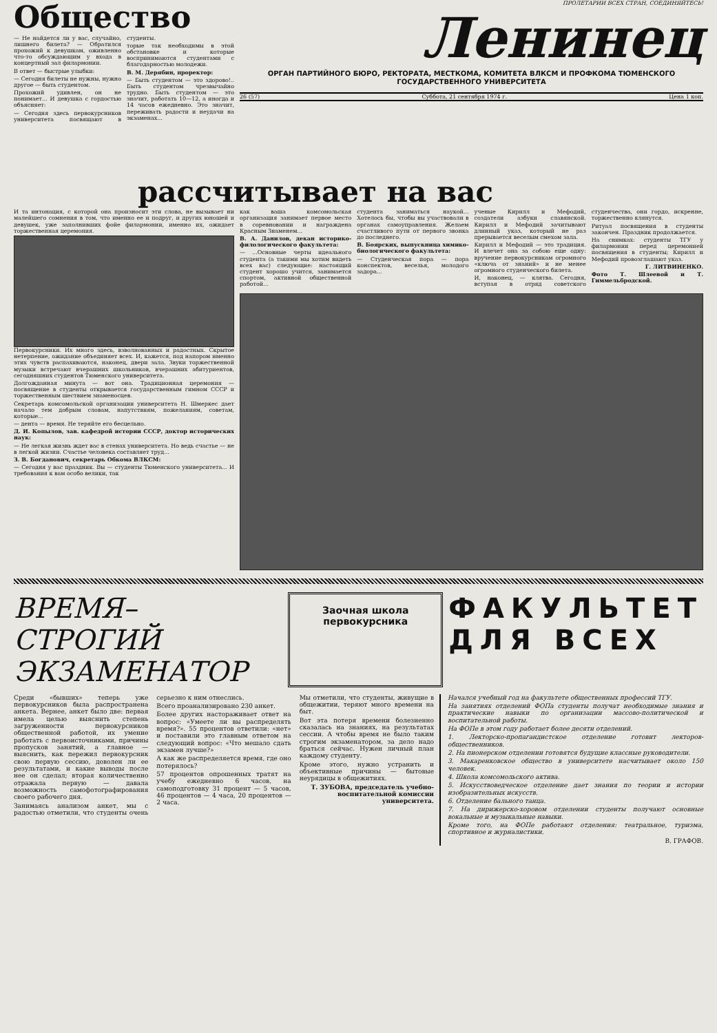Общество
— Не найдется ли у вас, случайно, лишнего билета? — Обратился прохожий к девушкам, оживленно что-то обсуждающим у входа в концертный зал филармонии.
В ответ — быстрые улыбки:
— Сегодня билеты не нужны, нужно другое — быть студентом.
Прохожий удивлен, он не понимает... И девушка с гордостью объясняет:
— Сегодня здесь первокурсников университета посвящают в студенты.
торые так необходимы в этой обстановке и которые воспринимаются студентами с благодарностью молодежи.
В. М. Дерябин, проректор:
— Быть студентом — это здорово!.. Быть студентом чрезвычайно трудно. Быть студентом — это значит, работать 10—12, а иногда и 14 часов ежедневно. Это значит, переживать радости и неудачи на экзаменах...
ПРОЛЕТАРИИ ВСЕХ СТРАН, СОЕДИНЯЙТЕСЬ!
Ленинец
ОРГАН ПАРТИЙНОГО БЮРО, РЕКТОРАТА, МЕСТКОМА, КОМИТЕТА ВЛКСМ И ПРОФКОМА ТЮМЕНСКОГО ГОСУДАРСТВЕННОГО УНИВЕРСИТЕТА
26 (57) Суббота, 21 сентября 1974 г. Цена 1 коп.
рассчитывает на вас
И та интонация, с которой она произносит эти слова, не вызывает ни малейшего сомнения в том, что именно ее и подруг, и других юношей и девушек, уже заполнивших фойе филармонии, именно их, ожидает торжественная церемония.
Первокурсники. Их много здесь, взволнованных и радостных. Скрытое нетерпение, ожидание объединяет всех. И, кажется, под напором именно этих чувств распахиваются, наконец, двери зала. Звуки торжественной музыки встречают вчерашних школьников, вчерашних абитуриентов, сегодняшних студентов Тюменского университета.
Долгожданная минута — вот она. Традиционная церемония — посвящение в студенты открывается государственным гимном СССР и торжественным шествием знаменосцев.
Секретарь комсомольской организации университета Н. Шмеркес дает начало тем добрым словам, напутствиям, пожеланиям, советам, которые...
— дента — время. Не теряйте его бесцельно.
Д. И. Копылов, зав. кафедрой истории СССР, доктор исторических наук:
— Не легкая жизнь ждет вас в стенах университета. Но ведь счастье — не в легкой жизни. Счастье человека составляет труд...
З. В. Богданович, секретарь Обкома ВЛКСМ:
— Сегодня у вас праздник. Вы — студенты Тюменского университета... И требования к вам особо велики, так
как ваша комсомольская организация занимает первое место в соревновании и награждена Красным Знаменем...
В. А. Данилов, декан историко-филологического факультета:
— ...Основные черты идеального студента (а такими мы хотим видеть всех вас) следующие: настоящий студент хорошо учится, занимается спортом, активной общественной работой...
студента заниматься наукой... Хотелось бы, чтобы вы участвовали в органах самоуправления. Желаем счастливого пути от первого звонка до последнего.
В. Боярских, выпускница химико-биологического факультета:
— Студенческая пора — пора конспектов, веселья, молодого задора...
ученые Кирилл и Мефодий, создатели азбуки славянской. Кирилл и Мефодий зачитывают длинный указ, который не раз прерывается веселым смехом зала.
Кирилл и Мефодий — это традиция. И влечет она за собою еще одну: вручение первокурсникам огромного «ключа от знаний» и не менее огромного студенческого билета.
И, наконец, — клятва. Сегодня, вступая в отряд советского студенчества, они гордо, искренне, торжественно клянутся.
Ритуал посвящения в студенты закончен. Праздник продолжается.
На снимках: студенты ТГУ у филармонии перед церемонией посвящения в студенты; Кирилл и Мефодий провозглашают указ.
Г. ЛИТВИНЕНКО.
Фото Т. Шлеевой и Т. Гиммельбродской.
ВРЕМЯ–СТРОГИЙ ЭКЗАМЕНАТОР
Заочная школа первокурсника
ФАКУЛЬТЕТ ДЛЯ ВСЕХ
Среди «бывших» теперь уже первокурсников была распространена анкета. Вернее, анкет было две: первая имела целью выяснить степень загруженности первокурсников общественной работой, их умение работать с первоисточниками, причины пропусков занятий, а главное — выяснить, как пережил первокурсник свою первую сессию, доволен ли ее результатами, и какие выводы после нее он сделал; вторая количественно отражала первую — давала возможность самофотографирования своего рабочего дня.
Занимаясь анализом анкет, мы с радостью отметили, что студенты очень серьезно к ним отнеслись.
Всего проанализировано 230 анкет.
Более других настораживает ответ на вопрос: «Умеете ли вы распределять время?». 55 процентов ответили: «нет» и поставили это главным ответом на следующий вопрос: «Что мешало сдать экзамен лучше?»
А как же распределяется время, где оно потерялось?
57 процентов опрошенных тратят на учебу ежедневно 6 часов, на самоподготовку 31 процент — 5 часов, 46 процентов — 4 часа, 20 процентов — 2 часа.
Мы отметили, что студенты, живущие в общежитии, теряют много времени на быт.
Вот эта потеря времени болезненно сказалась на знаниях, на результатах сессии. А чтобы время не было таким строгим экзаменатором, за дело надо браться сейчас. Нужен личный план каждому студенту.
Кроме этого, нужно устранить и объективные причины — бытовые неурядицы в общежитиях.
Т. ЗУБОВА, председатель учебно-воспитательной комиссии университета.
Начался учебный год на факультете общественных профессий ТГУ.
На занятиях отделений ФОПа студенты получат необходимые знания и практические навыки по организации массово-политической и воспитательной работы.
На ФОПе в этом году работает более десяти отделений.
1. Лекторско-пропагандистское отделение готовит лекторов-общественников.
2. На пионерском отделении готовятся будущие классные руководители.
3. Макаренковское общество в университете насчитывает около 150 человек.
4. Школа комсомольского актива.
5. Искусствоведческое отделение дает знания по теории и истории изобразительных искусств.
6. Отделение бального танца.
7. На дирижерско-хоровом отделении студенты получают основные вокальные и музыкальные навыки.
Кроме того, на ФОПе работают отделения: театральное, туризма, спортивное и журналистики.
В. ГРАФОВ.